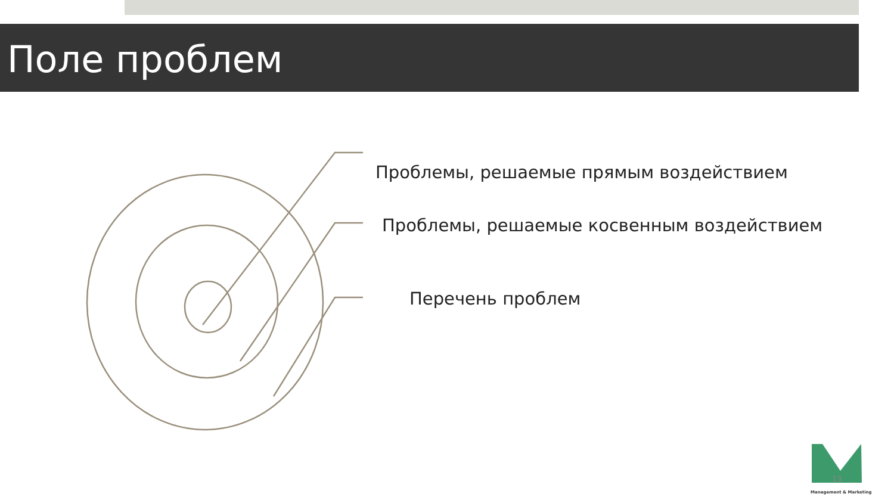Поле проблем
Проблемы, решаемые прямым воздействием
Проблемы, решаемые косвенным воздействием
Перечень проблем
13
Management & Marketing